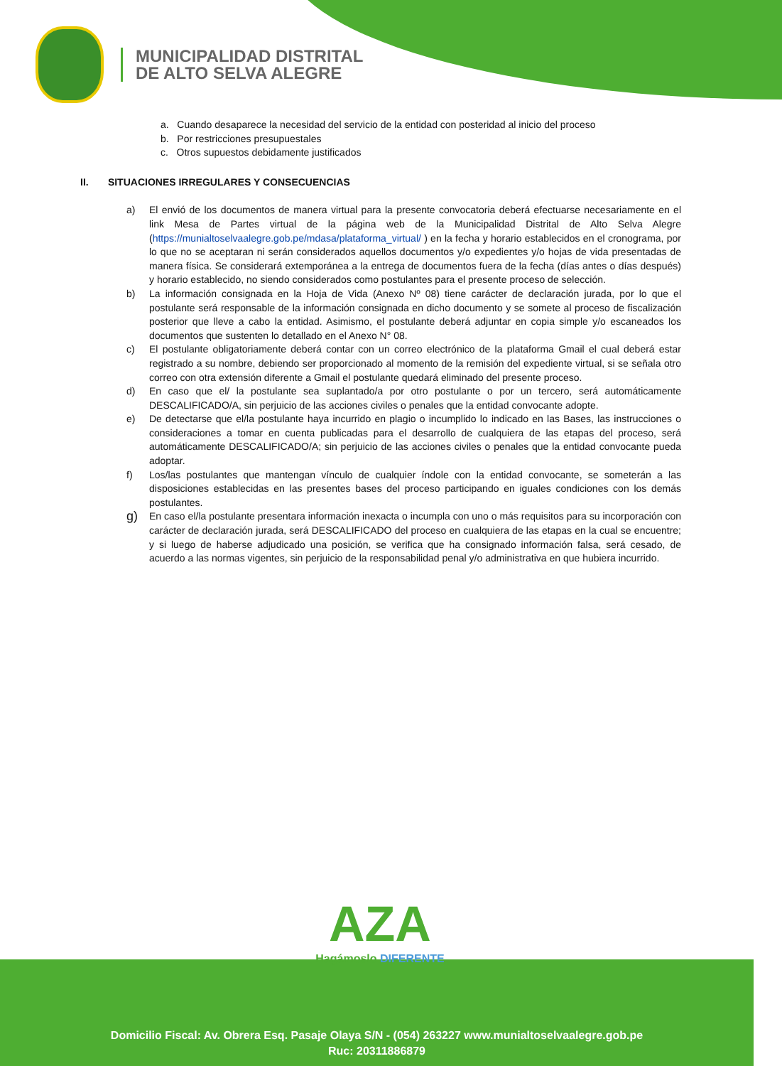MUNICIPALIDAD DISTRITAL
DE ALTO SELVA ALEGRE
a. Cuando desaparece la necesidad del servicio de la entidad con posteridad al inicio del proceso
b. Por restricciones presupuestales
c. Otros supuestos debidamente justificados
II. SITUACIONES IRREGULARES Y CONSECUENCIAS
a) El envió de los documentos de manera virtual para la presente convocatoria deberá efectuarse necesariamente en el link Mesa de Partes virtual de la página web de la Municipalidad Distrital de Alto Selva Alegre (https://munialtoselvaalegre.gob.pe/mdasa/plataforma_virtual/ ) en la fecha y horario establecidos en el cronograma, por lo que no se aceptaran ni serán considerados aquellos documentos y/o expedientes y/o hojas de vida presentadas de manera física. Se considerará extemporánea a la entrega de documentos fuera de la fecha (días antes o días después) y horario establecido, no siendo considerados como postulantes para el presente proceso de selección.
b) La información consignada en la Hoja de Vida (Anexo Nº 08) tiene carácter de declaración jurada, por lo que el postulante será responsable de la información consignada en dicho documento y se somete al proceso de fiscalización posterior que lleve a cabo la entidad. Asimismo, el postulante deberá adjuntar en copia simple y/o escaneados los documentos que sustenten lo detallado en el Anexo N° 08.
c) El postulante obligatoriamente deberá contar con un correo electrónico de la plataforma Gmail el cual deberá estar registrado a su nombre, debiendo ser proporcionado al momento de la remisión del expediente virtual, si se señala otro correo con otra extensión diferente a Gmail el postulante quedará eliminado del presente proceso.
d) En caso que el/ la postulante sea suplantado/a por otro postulante o por un tercero, será automáticamente DESCALIFICADO/A, sin perjuicio de las acciones civiles o penales que la entidad convocante adopte.
e) De detectarse que el/la postulante haya incurrido en plagio o incumplido lo indicado en las Bases, las instrucciones o consideraciones a tomar en cuenta publicadas para el desarrollo de cualquiera de las etapas del proceso, será automáticamente DESCALIFICADO/A; sin perjuicio de las acciones civiles o penales que la entidad convocante pueda adoptar.
f) Los/las postulantes que mantengan vínculo de cualquier índole con la entidad convocante, se someterán a las disposiciones establecidas en las presentes bases del proceso participando en iguales condiciones con los demás postulantes.
g)
En caso el/la postulante presentara información inexacta o incumpla con uno o más requisitos para su incorporación con carácter de declaración jurada, será DESCALIFICADO del proceso en cualquiera de las etapas en la cual se encuentre; y si luego de haberse adjudicado una posición, se verifica que ha consignado información falsa, será cesado, de acuerdo a las normas vigentes, sin perjuicio de la responsabilidad penal y/o administrativa en que hubiera incurrido.
AZA
Hagámoslo DIFERENTE
Domicilio Fiscal: Av. Obrera Esq. Pasaje Olaya S/N - (054) 263227 www.munialtoselvaalegre.gob.pe
Ruc: 20311886879